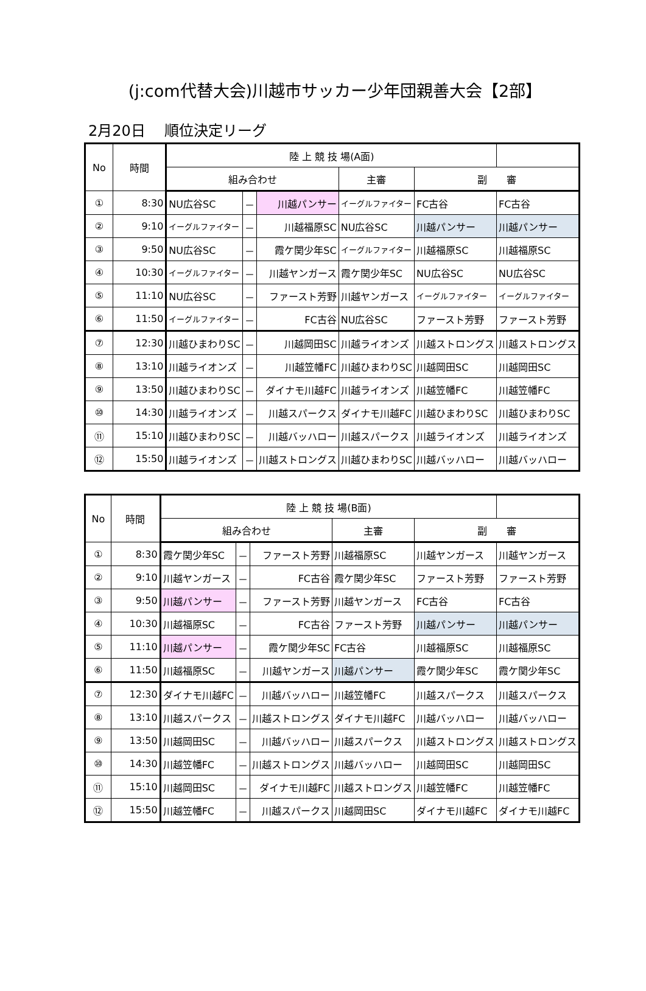(j:com代替大会)川越市サッカー少年団親善大会【2部】
2月20日　 順位決定リーグ
| No | 時間 | 陸 上 競 技 場(A面) | | | | | |
| --- | --- | --- | --- | --- | --- | --- | --- |
| | | 組み合わせ | | | 主審 | 副 審 | |
| ① | 8:30 | NU広谷SC | － | 川越パンサー | イーグルファイター | FC古谷 | FC古谷 |
| ② | 9:10 | イーグルファイター | － | 川越福原SC | NU広谷SC | 川越パンサー | 川越パンサー |
| ③ | 9:50 | NU広谷SC | － | 霞ケ関少年SC | イーグルファイター | 川越福原SC | 川越福原SC |
| ④ | 10:30 | イーグルファイター | － | 川越ヤンガース | 霞ケ関少年SC | NU広谷SC | NU広谷SC |
| ⑤ | 11:10 | NU広谷SC | － | ファースト芳野 | 川越ヤンガース | イーグルファイター | イーグルファイター |
| ⑥ | 11:50 | イーグルファイター | － | FC古谷 | NU広谷SC | ファースト芳野 | ファースト芳野 |
| ⑦ | 12:30 | 川越ひまわりSC | － | 川越岡田SC | 川越ライオンズ | 川越ストロングス | 川越ストロングス |
| ⑧ | 13:10 | 川越ライオンズ | － | 川越笠幡FC | 川越ひまわりSC | 川越岡田SC | 川越岡田SC |
| ⑨ | 13:50 | 川越ひまわりSC | － | ダイナモ川越FC | 川越ライオンズ | 川越笠幡FC | 川越笠幡FC |
| ⑩ | 14:30 | 川越ライオンズ | － | 川越スパークス | ダイナモ川越FC | 川越ひまわりSC | 川越ひまわりSC |
| ⑪ | 15:10 | 川越ひまわりSC | － | 川越バッハロー | 川越スパークス | 川越ライオンズ | 川越ライオンズ |
| ⑫ | 15:50 | 川越ライオンズ | － | 川越ストロングス | 川越ひまわりSC | 川越バッハロー | 川越バッハロー |
| No | 時間 | 陸 上 競 技 場(B面) | | | | | |
| --- | --- | --- | --- | --- | --- | --- | --- |
| | | 組み合わせ | | | 主審 | 副 審 | |
| ① | 8:30 | 霞ケ関少年SC | － | ファースト芳野 | 川越福原SC | 川越ヤンガース | 川越ヤンガース |
| ② | 9:10 | 川越ヤンガース | － | FC古谷 | 霞ケ関少年SC | ファースト芳野 | ファースト芳野 |
| ③ | 9:50 | 川越パンサー | － | ファースト芳野 | 川越ヤンガース | FC古谷 | FC古谷 |
| ④ | 10:30 | 川越福原SC | － | FC古谷 | ファースト芳野 | 川越パンサー | 川越パンサー |
| ⑤ | 11:10 | 川越パンサー | － | 霞ケ関少年SC | FC古谷 | 川越福原SC | 川越福原SC |
| ⑥ | 11:50 | 川越福原SC | － | 川越ヤンガース | 川越パンサー | 霞ケ関少年SC | 霞ケ関少年SC |
| ⑦ | 12:30 | ダイナモ川越FC | － | 川越バッハロー | 川越笠幡FC | 川越スパークス | 川越スパークス |
| ⑧ | 13:10 | 川越スパークス | － | 川越ストロングス | ダイナモ川越FC | 川越バッハロー | 川越バッハロー |
| ⑨ | 13:50 | 川越岡田SC | － | 川越バッハロー | 川越スパークス | 川越ストロングス | 川越ストロングス |
| ⑩ | 14:30 | 川越笠幡FC | － | 川越ストロングス | 川越バッハロー | 川越岡田SC | 川越岡田SC |
| ⑪ | 15:10 | 川越岡田SC | － | ダイナモ川越FC | 川越ストロングス | 川越笠幡FC | 川越笠幡FC |
| ⑫ | 15:50 | 川越笠幡FC | － | 川越スパークス | 川越岡田SC | ダイナモ川越FC | ダイナモ川越FC |